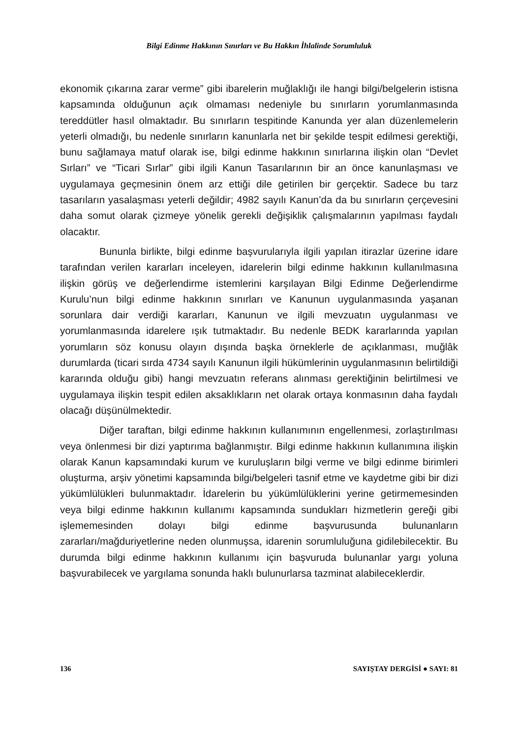Bilgi Edinme Hakkının Sınırları ve Bu Hakkın İhlalinde Sorumluluk
ekonomik çıkarına zarar verme” gibi ibarelerin muğlaklığı ile hangi bilgi/belgelerin istisna kapsamında olduğunun açık olmaması nedeniyle bu sınırların yorumlanmasında tereddütler hasıl olmaktadır. Bu sınırların tespitinde Kanunda yer alan düzenlemelerin yeterli olmadığı, bu nedenle sınırların kanunlarla net bir şekilde tespit edilmesi gerektiği, bunu sağlamaya matuf olarak ise, bilgi edinme hakkının sınırlarına ilişkin olan “Devlet Sırları” ve “Ticari Sırlar” gibi ilgili Kanun Tasarılarının bir an önce kanunlaşması ve uygulamaya geçmesinin önem arz ettiği dile getirilen bir gerçektir. Sadece bu tarz tasarıların yasalaşması yeterli değildir; 4982 sayılı Kanun’da da bu sınırların çerçevesini daha somut olarak çizmeye yönelik gerekli değişiklik çalışmalarının yapılması faydalı olacaktır.
Bununla birlikte, bilgi edinme başvurularıyla ilgili yapılan itirazlar üzerine idare tarafından verilen kararları inceleyen, idarelerin bilgi edinme hakkının kullanılmasına ilişkin görüş ve değerlendirme istemlerini karşılayan Bilgi Edinme Değerlendirme Kurulu’nun bilgi edinme hakkının sınırları ve Kanunun uygulanmasında yaşanan sorunlara dair verdiği kararları, Kanunun ve ilgili mevzuatın uygulanması ve yorumlanmasında idarelere ışık tutmaktadır. Bu nedenle BEDK kararlarında yapılan yorumların söz konusu olayın dışında başka örneklerle de açıklanması, muğlâk durumlarda (ticari sırda 4734 sayılı Kanunun ilgili hükümlerinin uygulanmasının belirtildiği kararında olduğu gibi) hangi mevzuatın referans alınması gerektiğinin belirtilmesi ve uygulamaya ilişkin tespit edilen aksaklıkların net olarak ortaya konmasının daha faydalı olacağı düşünülmektedir.
Diğer taraftan, bilgi edinme hakkının kullanımının engellenmesi, zorlaştırılması veya önlenmesi bir dizi yaptırıma bağlanmıştır. Bilgi edinme hakkının kullanımına ilişkin olarak Kanun kapsamındaki kurum ve kuruluşların bilgi verme ve bilgi edinme birimleri oluşturma, arşiv yönetimi kapsamında bilgi/belgeleri tasnif etme ve kaydetme gibi bir dizi yükümlülükleri bulunmaktadır. İdarelerin bu yükümlülüklerini yerine getirmemesinden veya bilgi edinme hakkının kullanımı kapsamında sundukları hizmetlerin gereği gibi işlememesinden dolayı bilgi edinme başvurusunda bulunanların zararları/mağduriyetlerine neden olunmuşsa, idarenin sorumluluğuna gidilebilecektir. Bu durumda bilgi edinme hakkının kullanımı için başvuruda bulunanlar yargı yoluna başvurabilecek ve yargılama sonunda haklı bulunurlarsa tazminat alabileceklerdir.
136 SAYIŞTAY DERGİSİ ● SAYI: 81